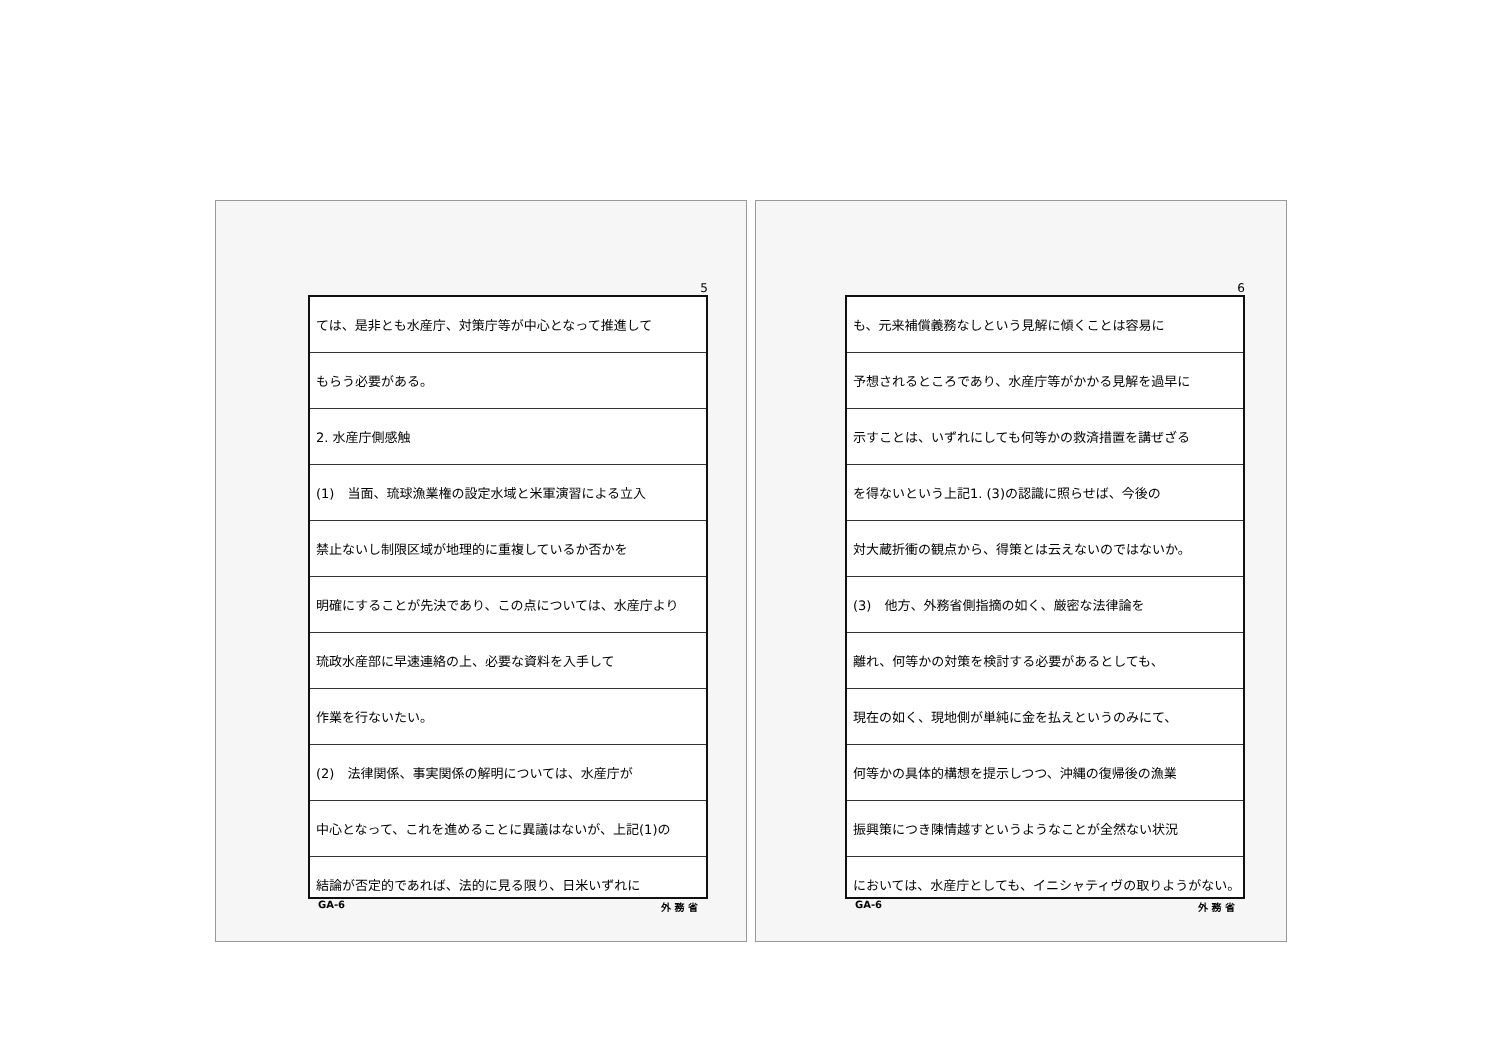5
ては、是非とも水産庁、対策庁等が中心となって推進して
もらう必要がある。
2. 水産庁側感触
(1)　当面、琉球漁業権の設定水域と米軍演習による立入
禁止ないし制限区域が地理的に重複しているか否かを
明確にすることが先決であり、この点については、水産庁より
琉政水産部に早速連絡の上、必要な資料を入手して
作業を行ないたい。
(2)　法律関係、事実関係の解明については、水産庁が
中心となって、これを進めることに異議はないが、上記(1)の
結論が否定的であれば、法的に見る限り、日米いずれに
GA-6 外 務 省
6
も、元来補償義務なしという見解に傾くことは容易に
予想されるところであり、水産庁等がかかる見解を過早に
示すことは、いずれにしても何等かの救済措置を講ぜざる
を得ないという上記1. (3)の認識に照らせば、今後の
対大蔵折衝の観点から、得策とは云えないのではないか。
(3)　他方、外務省側指摘の如く、厳密な法律論を
離れ、何等かの対策を検討する必要があるとしても、
現在の如く、現地側が単純に金を払えというのみにて、
何等かの具体的構想を提示しつつ、沖縄の復帰後の漁業
振興策につき陳情越すというようなことが全然ない状況
においては、水産庁としても、イニシャティヴの取りようがない。
GA-6 外 務 省